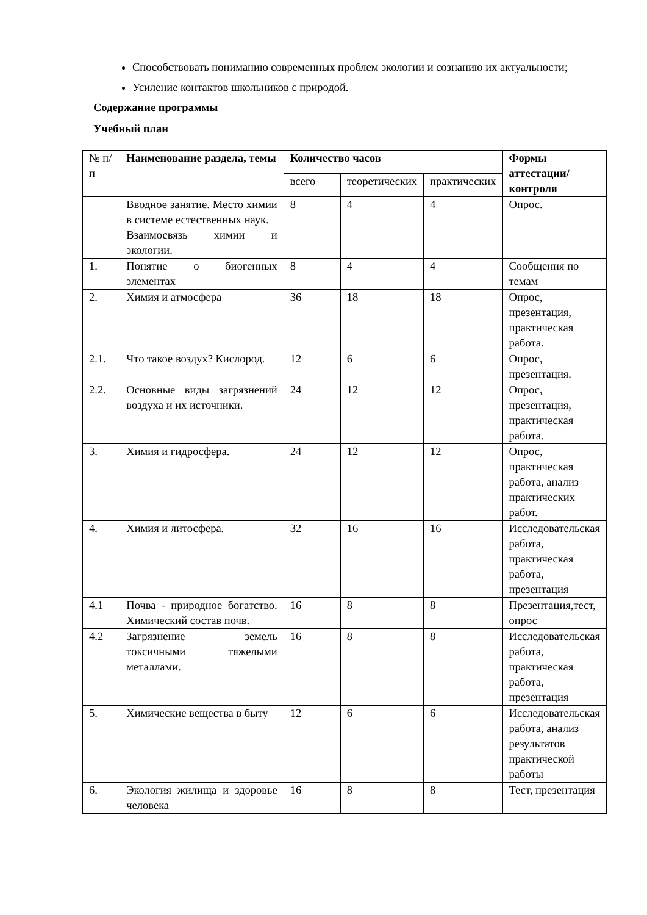Способствовать пониманию современных проблем экологии и сознанию их актуальности;
Усиление контактов школьников с природой.
Содержание программы
Учебный план
| № п/п | Наименование раздела, темы | Количество часов | | | Формы аттестации/ контроля |
| --- | --- | --- | --- | --- | --- |
| | | всего | теоретических | практических | |
| | Вводное занятие. Место химии в системе естественных наук. Взаимосвязь химии и экологии. | 8 | 4 | 4 | Опрос. |
| 1. | Понятие о биогенных элементах | 8 | 4 | 4 | Сообщения по темам |
| 2. | Химия и атмосфера | 36 | 18 | 18 | Опрос, презентация, практическая работа. |
| 2.1. | Что такое воздух? Кислород. | 12 | 6 | 6 | Опрос, презентация. |
| 2.2. | Основные виды загрязнений воздуха и их источники. | 24 | 12 | 12 | Опрос, презентация, практическая работа. |
| 3. | Химия и гидросфера. | 24 | 12 | 12 | Опрос, практическая работа, анализ практических работ. |
| 4. | Химия и литосфера. | 32 | 16 | 16 | Исследовательская работа, практическая работа, презентация |
| 4.1 | Почва - природное богатство. Химический состав почв. | 16 | 8 | 8 | Презентация,тест, опрос |
| 4.2 | Загрязнение земель токсичными тяжелыми металлами. | 16 | 8 | 8 | Исследовательская работа, практическая работа, презентация |
| 5. | Химические вещества в быту | 12 | 6 | 6 | Исследовательская работа, анализ результатов практической работы |
| 6. | Экология жилища и здоровье человека | 16 | 8 | 8 | Тест, презентация |